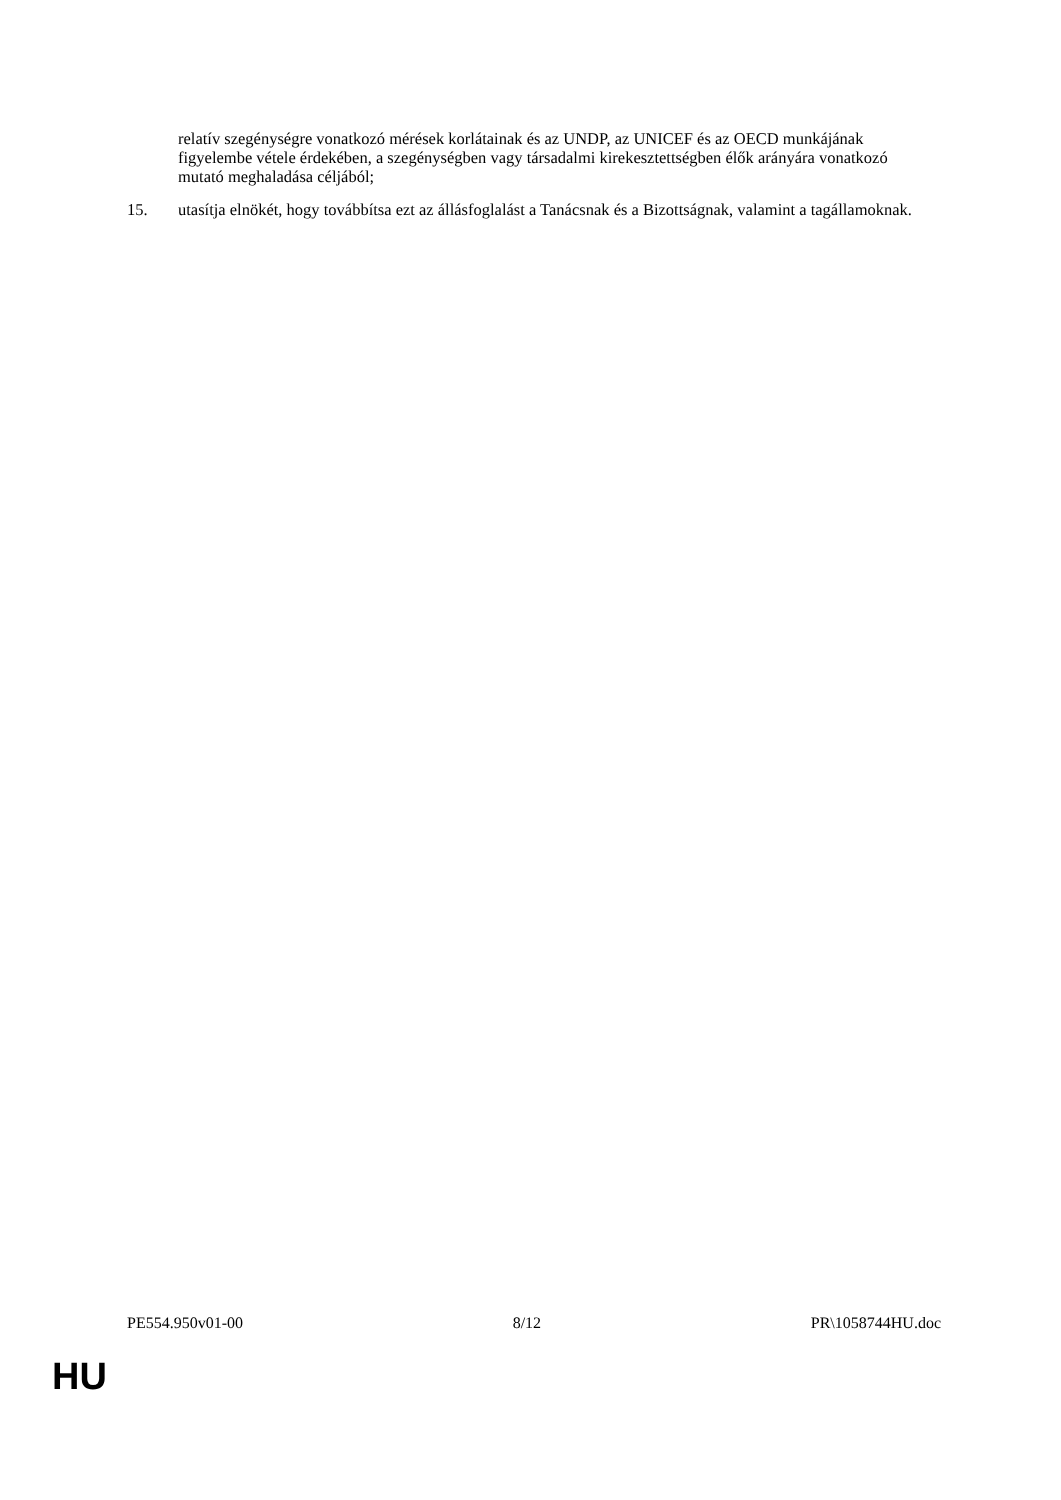relatív szegénységre vonatkozó mérések korlátainak és az UNDP, az UNICEF és az OECD munkájának figyelembe vétele érdekében, a szegénységben vagy társadalmi kirekesztettségben élők arányára vonatkozó mutató meghaladása céljából;
15. utasítja elnökét, hogy továbbítsa ezt az állásfoglalást a Tanácsnak és a Bizottságnak, valamint a tagállamoknak.
PE554.950v01-00 8/12 PR\1058744HU.doc
HU